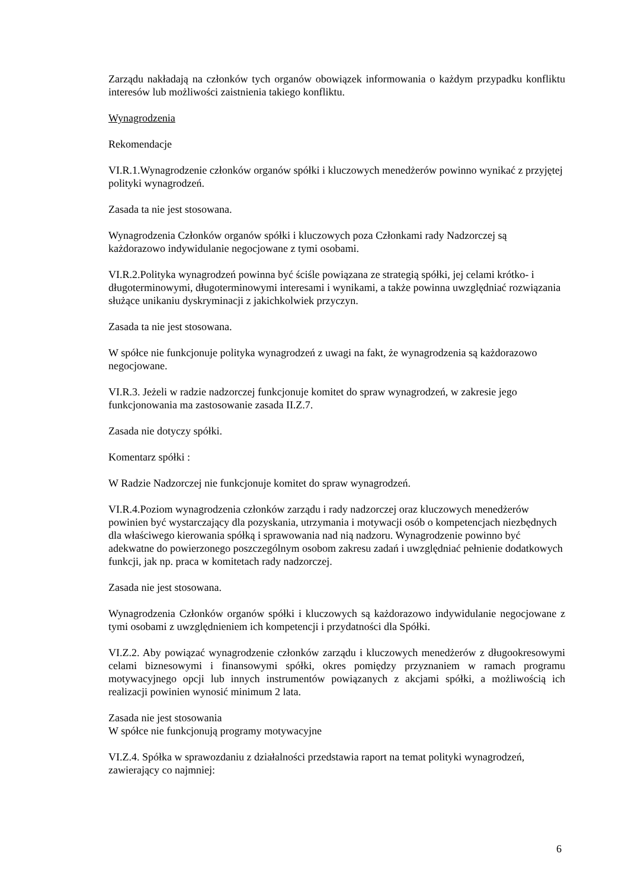Zarządu nakładają na członków tych organów obowiązek informowania o każdym przypadku konfliktu interesów lub możliwości zaistnienia takiego konfliktu.
Wynagrodzenia
Rekomendacje
VI.R.1.Wynagrodzenie członków organów spółki i kluczowych menedżerów powinno wynikać z przyjętej polityki wynagrodzeń.
Zasada ta nie jest stosowana.
Wynagrodzenia Członków organów spółki i kluczowych poza Członkami rady Nadzorczej są każdorazowo indywidulanie negocjowane z tymi osobami.
VI.R.2.Polityka wynagrodzeń powinna być ściśle powiązana ze strategią spółki, jej celami krótko- i długoterminowymi, długoterminowymi interesami i wynikami, a także powinna uwzględniać rozwiązania służące unikaniu dyskryminacji z jakichkolwiek przyczyn.
Zasada ta nie jest stosowana.
W spółce nie funkcjonuje polityka wynagrodzeń z uwagi na fakt, że wynagrodzenia są każdorazowo negocjowane.
VI.R.3. Jeżeli w radzie nadzorczej funkcjonuje komitet do spraw wynagrodzeń, w zakresie jego funkcjonowania ma zastosowanie zasada II.Z.7.
Zasada nie dotyczy spółki.
Komentarz spółki :
W Radzie Nadzorczej nie funkcjonuje komitet do spraw wynagrodzeń.
VI.R.4.Poziom wynagrodzenia członków zarządu i rady nadzorczej oraz kluczowych menedżerów powinien być wystarczający dla pozyskania, utrzymania i motywacji osób o kompetencjach niezbędnych dla właściwego kierowania spółką i sprawowania nad nią nadzoru. Wynagrodzenie powinno być adekwatne do powierzonego poszczególnym osobom zakresu zadań i uwzględniać pełnienie dodatkowych funkcji, jak np. praca w komitetach rady nadzorczej.
Zasada nie jest stosowana.
Wynagrodzenia Członków organów spółki i kluczowych są każdorazowo indywidulanie negocjowane z tymi osobami z uwzględnieniem ich kompetencji i przydatności dla Spółki.
VI.Z.2. Aby powiązać wynagrodzenie członków zarządu i kluczowych menedżerów z długookresowymi celami biznesowymi i finansowymi spółki, okres pomiędzy przyznaniem w ramach programu motywacyjnego opcji lub innych instrumentów powiązanych z akcjami spółki, a możliwością ich realizacji powinien wynosić minimum 2 lata.
Zasada nie jest stosowania
W spółce nie funkcjonują programy motywacyjne
VI.Z.4. Spółka w sprawozdaniu z działalności przedstawia raport na temat polityki wynagrodzeń, zawierający co najmniej:
6